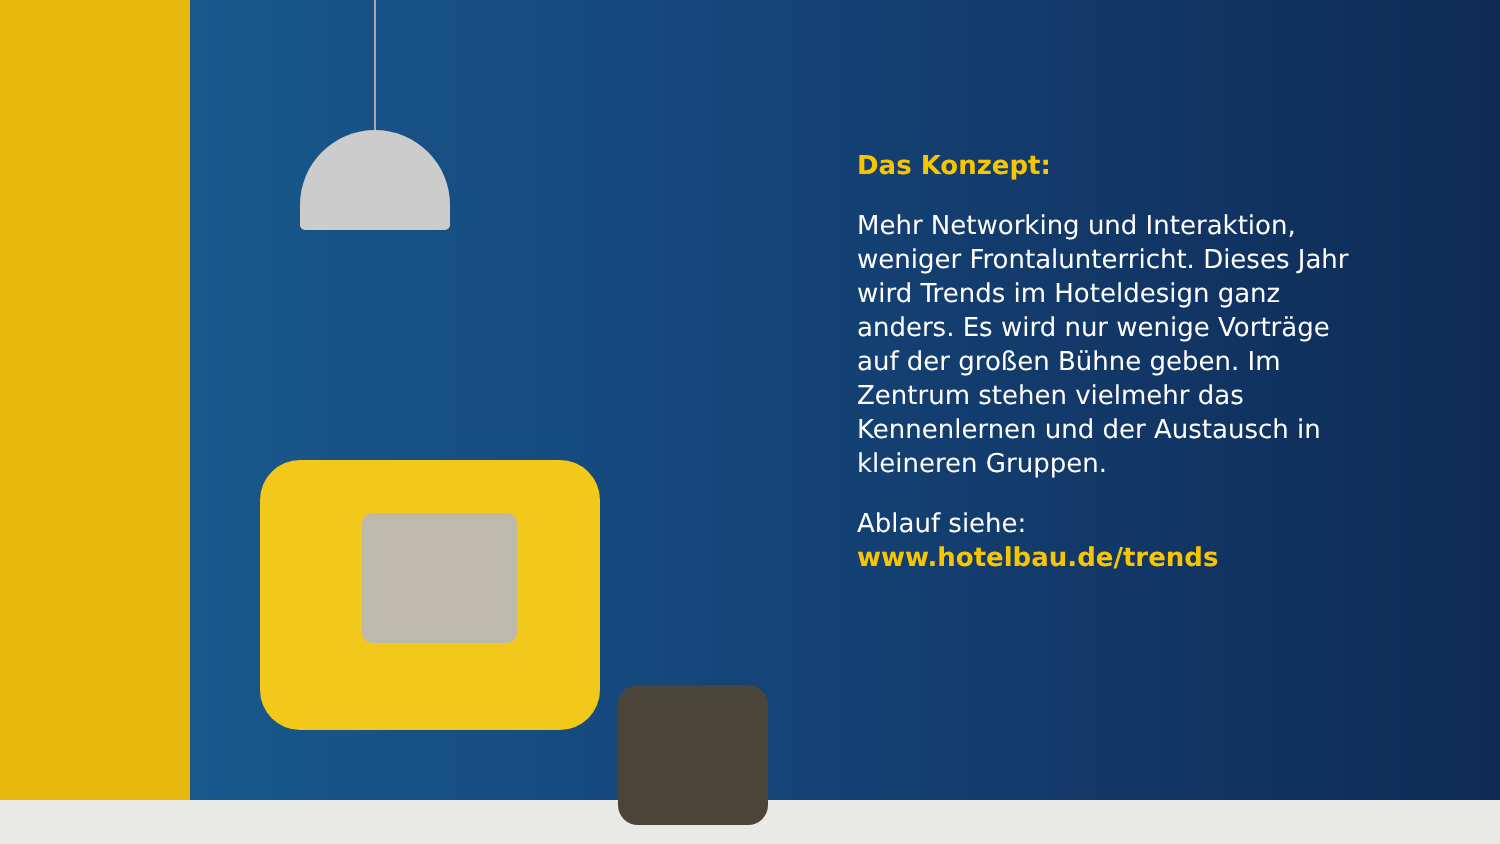Das Konzept:
Mehr Networking und Interaktion, weniger Frontalunterricht. Dieses Jahr wird Trends im Hoteldesign ganz anders. Es wird nur wenige Vorträge auf der großen Bühne geben. Im Zentrum stehen vielmehr das Kennenlernen und der Austausch in kleineren Gruppen.
Ablauf siehe:
www.hotelbau.de/trends